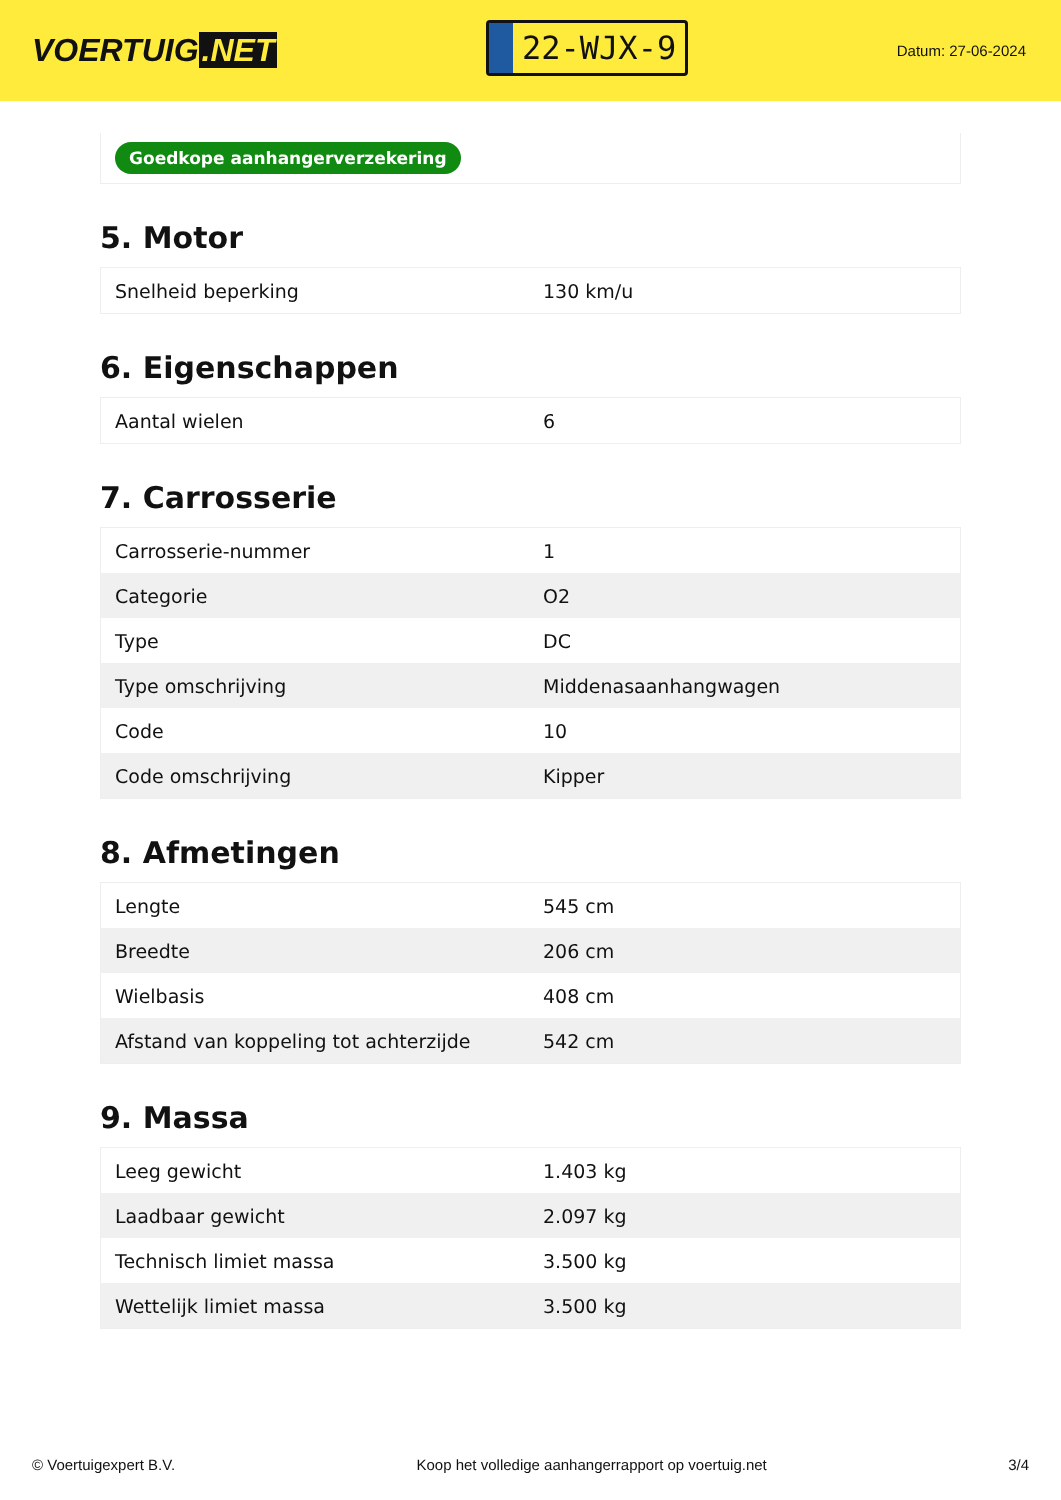VOERTUIG.NET
22-WJX-9
Datum: 27-06-2024
Goedkope aanhangerverzekering
5. Motor
| Snelheid beperking | 130 km/u |
6. Eigenschappen
| Aantal wielen | 6 |
7. Carrosserie
| Carrosserie-nummer | 1 |
| Categorie | O2 |
| Type | DC |
| Type omschrijving | Middenasaanhangwagen |
| Code | 10 |
| Code omschrijving | Kipper |
8. Afmetingen
| Lengte | 545 cm |
| Breedte | 206 cm |
| Wielbasis | 408 cm |
| Afstand van koppeling tot achterzijde | 542 cm |
9. Massa
| Leeg gewicht | 1.403 kg |
| Laadbaar gewicht | 2.097 kg |
| Technisch limiet massa | 3.500 kg |
| Wettelijk limiet massa | 3.500 kg |
© Voertuigexpert B.V. Koop het volledige aanhangerrapport op voertuig.net 3/4